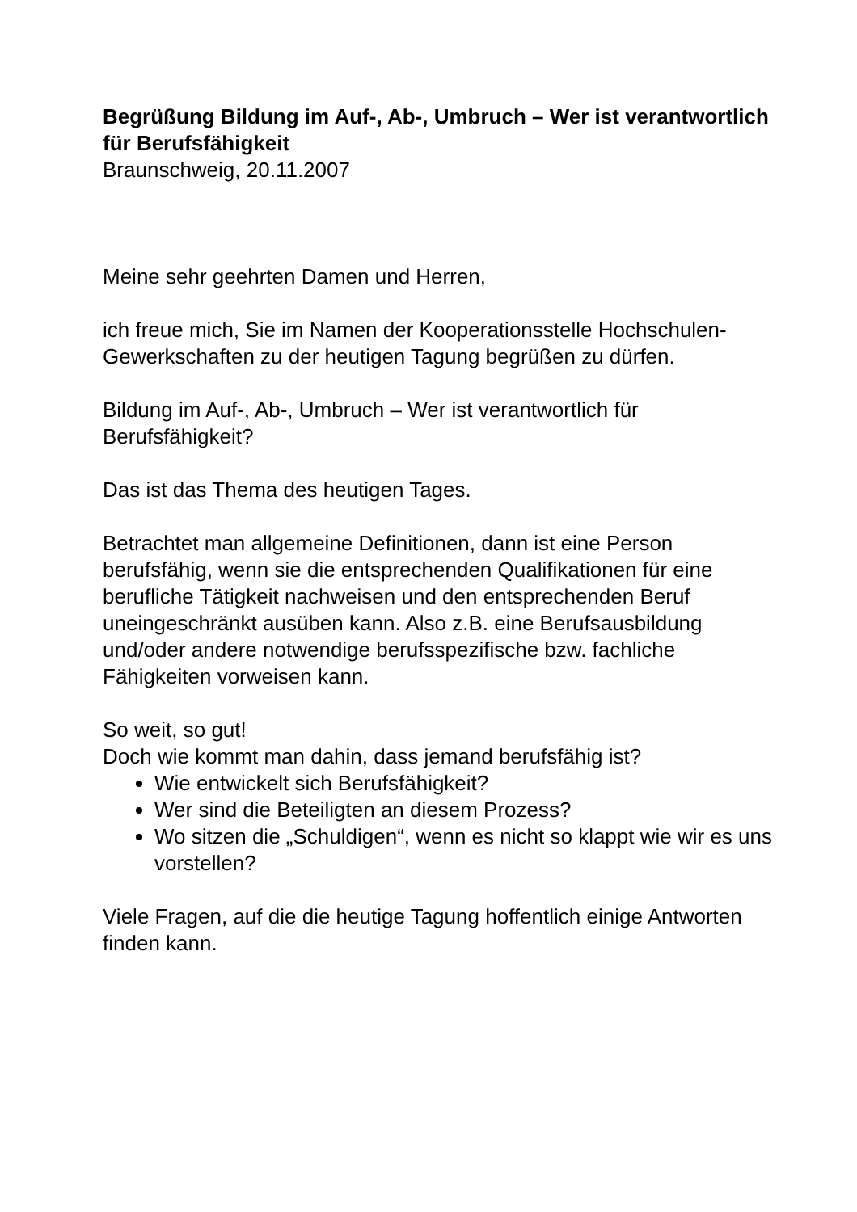Begrüßung Bildung im Auf-, Ab-, Umbruch – Wer ist verantwortlich für Berufsfähigkeit
Braunschweig, 20.11.2007
Meine sehr geehrten Damen und Herren,
ich freue mich, Sie im Namen der Kooperationsstelle Hochschulen-Gewerkschaften zu der heutigen Tagung begrüßen zu dürfen.
Bildung im Auf-, Ab-, Umbruch – Wer ist verantwortlich für Berufsfähigkeit?
Das ist das Thema des heutigen Tages.
Betrachtet man allgemeine Definitionen, dann ist eine Person berufsfähig, wenn sie die entsprechenden Qualifikationen für eine berufliche Tätigkeit nachweisen und den entsprechenden Beruf uneingeschränkt ausüben kann. Also z.B. eine Berufsausbildung und/oder andere notwendige berufsspezifische bzw. fachliche Fähigkeiten vorweisen kann.
So weit, so gut!
Doch wie kommt man dahin, dass jemand berufsfähig ist?
Wie entwickelt sich Berufsfähigkeit?
Wer sind die Beteiligten an diesem Prozess?
Wo sitzen die „Schuldigen“, wenn es nicht so klappt wie wir es uns vorstellen?
Viele Fragen, auf die die heutige Tagung hoffentlich einige Antworten finden kann.